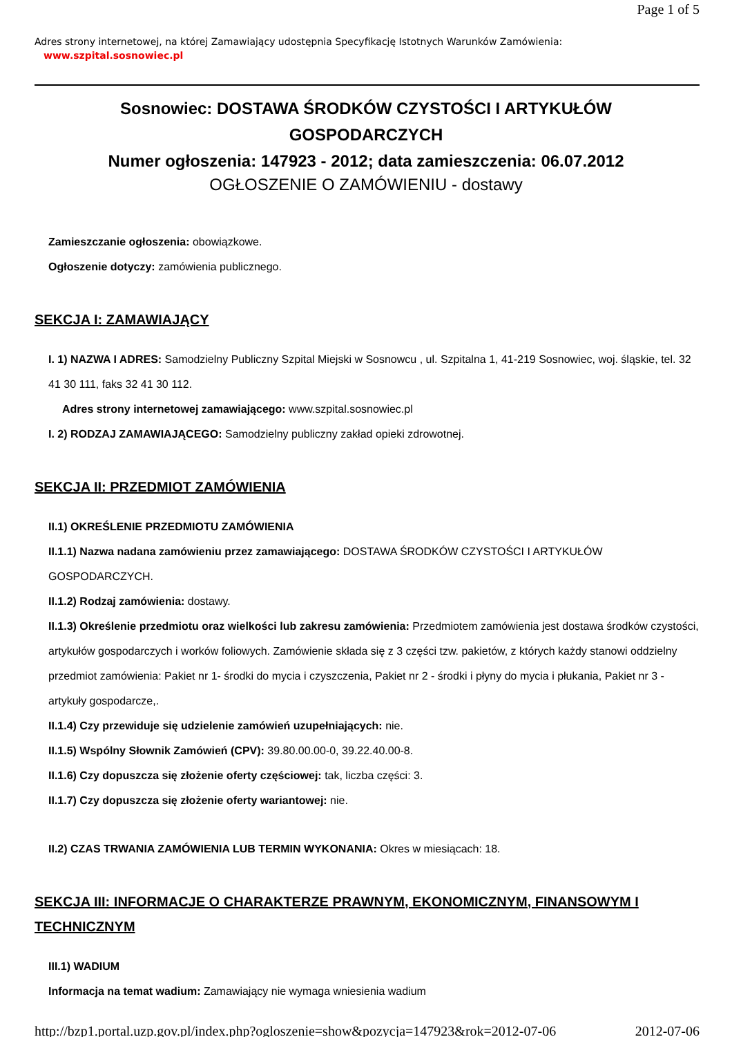Page 1 of 5
Adres strony internetowej, na której Zamawiający udostępnia Specyfikację Istotnych Warunków Zamówienia:
www.szpital.sosnowiec.pl
Sosnowiec: DOSTAWA ŚRODKÓW CZYSTOŚCI I ARTYKUŁÓW GOSPODARCZYCH
Numer ogłoszenia: 147923 - 2012; data zamieszczenia: 06.07.2012
OGŁOSZENIE O ZAMÓWIENIU - dostawy
Zamieszczanie ogłoszenia: obowiązkowe.
Ogłoszenie dotyczy: zamówienia publicznego.
SEKCJA I: ZAMAWIAJĄCY
I. 1) NAZWA I ADRES: Samodzielny Publiczny Szpital Miejski w Sosnowcu , ul. Szpitalna 1, 41-219 Sosnowiec, woj. śląskie, tel. 32 41 30 111, faks 32 41 30 112.
Adres strony internetowej zamawiającego: www.szpital.sosnowiec.pl
I. 2) RODZAJ ZAMAWIAJĄCEGO: Samodzielny publiczny zakład opieki zdrowotnej.
SEKCJA II: PRZEDMIOT ZAMÓWIENIA
II.1) OKREŚLENIE PRZEDMIOTU ZAMÓWIENIA
II.1.1) Nazwa nadana zamówieniu przez zamawiającego: DOSTAWA ŚRODKÓW CZYSTOŚCI I ARTYKUŁÓW GOSPODARCZYCH.
II.1.2) Rodzaj zamówienia: dostawy.
II.1.3) Określenie przedmiotu oraz wielkości lub zakresu zamówienia: Przedmiotem zamówienia jest dostawa środków czystości, artykułów gospodarczych i worków foliowych. Zamówienie składa się z 3 części tzw. pakietów, z których każdy stanowi oddzielny przedmiot zamówienia: Pakiet nr 1- środki do mycia i czyszczenia, Pakiet nr 2 - środki i płyny do mycia i płukania, Pakiet nr 3 - artykuły gospodarcze,.
II.1.4) Czy przewiduje się udzielenie zamówień uzupełniających: nie.
II.1.5) Wspólny Słownik Zamówień (CPV): 39.80.00.00-0, 39.22.40.00-8.
II.1.6) Czy dopuszcza się złożenie oferty częściowej: tak, liczba części: 3.
II.1.7) Czy dopuszcza się złożenie oferty wariantowej: nie.
II.2) CZAS TRWANIA ZAMÓWIENIA LUB TERMIN WYKONANIA: Okres w miesiącach: 18.
SEKCJA III: INFORMACJE O CHARAKTERZE PRAWNYM, EKONOMICZNYM, FINANSOWYM I TECHNICZNYM
III.1) WADIUM
Informacja na temat wadium: Zamawiający nie wymaga wniesienia wadium
http://bzp1.portal.uzp.gov.pl/index.php?ogloszenie=show&pozycja=147923&rok=2012-07-06 2012-07-06